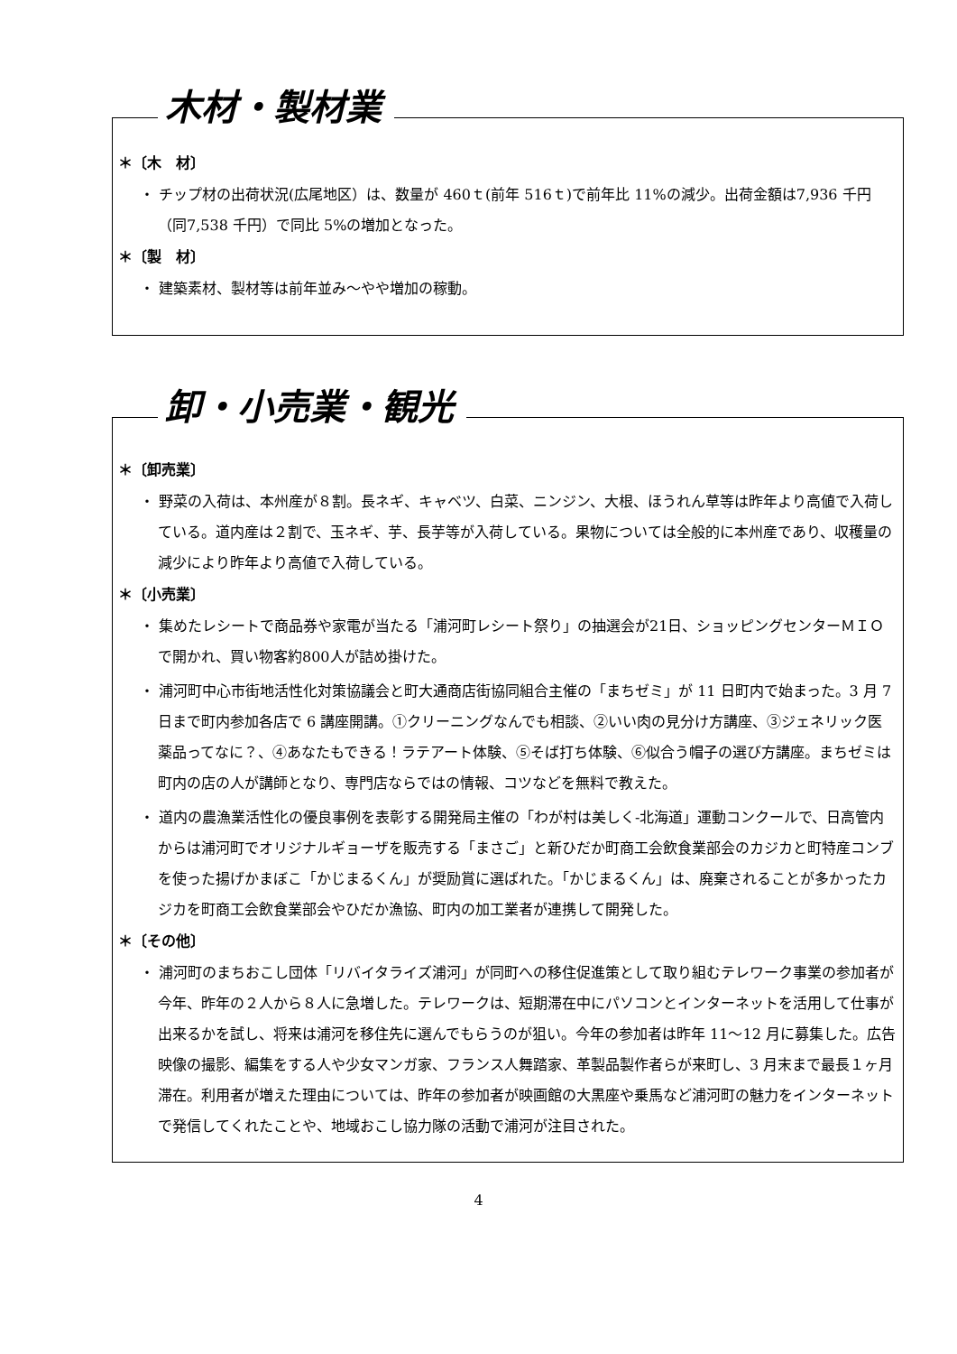木材・製材業
＊〔木　材〕
・ チップ材の出荷状況(広尾地区）は、数量が 460ｔ(前年 516ｔ)で前年比 11%の減少。出荷金額は7,936 千円（同7,538 千円）で同比 5%の増加となった。
＊〔製　材〕
・ 建築素材、製材等は前年並み〜やや増加の稼動。
卸・小売業・観光
＊〔卸売業〕
・ 野菜の入荷は、本州産が８割。長ネギ、キャベツ、白菜、ニンジン、大根、ほうれん草等は昨年より高値で入荷している。道内産は２割で、玉ネギ、芋、長芋等が入荷している。果物については全般的に本州産であり、収穫量の減少により昨年より高値で入荷している。
＊〔小売業〕
・ 集めたレシートで商品券や家電が当たる「浦河町レシート祭り」の抽選会が21日、ショッピングセンターＭＩＯで開かれ、買い物客約800人が詰め掛けた。
・ 浦河町中心市街地活性化対策協議会と町大通商店街協同組合主催の「まちゼミ」が 11 日町内で始まった。3 月 7 日まで町内参加各店で 6 講座開講。①クリーニングなんでも相談、②いい肉の見分け方講座、③ジェネリック医薬品ってなに？、④あなたもできる！ラテアート体験、⑤そば打ち体験、⑥似合う帽子の選び方講座。まちゼミは町内の店の人が講師となり、専門店ならではの情報、コツなどを無料で教えた。
・ 道内の農漁業活性化の優良事例を表彰する開発局主催の「わが村は美しく-北海道」運動コンクールで、日高管内からは浦河町でオリジナルギョーザを販売する「まさご」と新ひだか町商工会飲食業部会のカジカと町特産コンブを使った揚げかまぼこ「かじまるくん」が奨励賞に選ばれた。「かじまるくん」は、廃棄されることが多かったカジカを町商工会飲食業部会やひだか漁協、町内の加工業者が連携して開発した。
＊〔その他〕
・ 浦河町のまちおこし団体「リバイタライズ浦河」が同町への移住促進策として取り組むテレワーク事業の参加者が今年、昨年の２人から８人に急増した。テレワークは、短期滞在中にパソコンとインターネットを活用して仕事が出来るかを試し、将来は浦河を移住先に選んでもらうのが狙い。今年の参加者は昨年 11〜12 月に募集した。広告映像の撮影、編集をする人や少女マンガ家、フランス人舞踏家、革製品製作者らが来町し、3 月末まで最長１ヶ月滞在。利用者が増えた理由については、昨年の参加者が映画館の大黒座や乗馬など浦河町の魅力をインターネットで発信してくれたことや、地域おこし協力隊の活動で浦河が注目された。
4